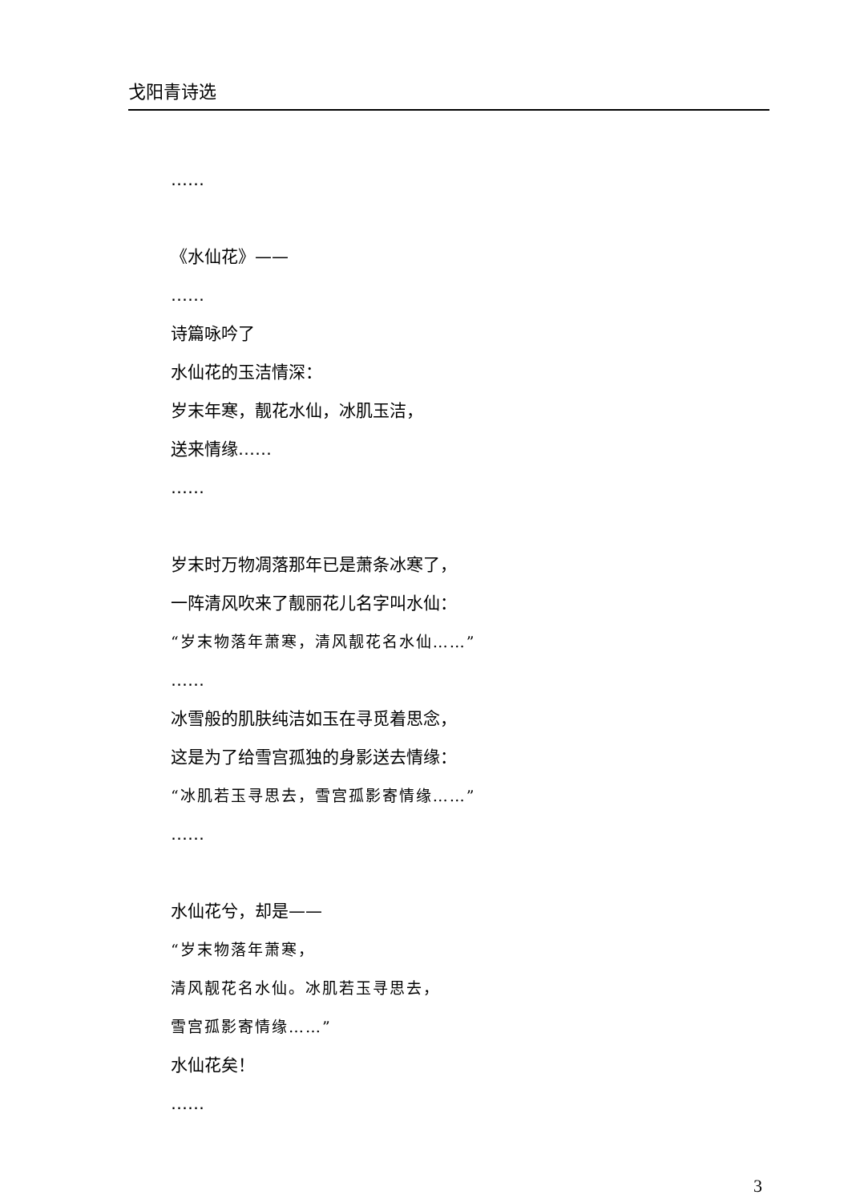戈阳青诗选
……
《水仙花》——
……
诗篇咏吟了
水仙花的玉洁情深：
岁末年寒，靓花水仙，冰肌玉洁，
送来情缘……
……
岁末时万物凋落那年已是萧条冰寒了，
一阵清风吹来了靓丽花儿名字叫水仙：
“岁末物落年萧寒，清风靓花名水仙……”
……
冰雪般的肌肤纯洁如玉在寻觅着思念，
这是为了给雪宫孤独的身影送去情缘：
“冰肌若玉寻思去，雪宫孤影寄情缘……”
……
水仙花兮，却是——
“岁末物落年萧寒，
清风靓花名水仙。冰肌若玉寻思去，
雪宫孤影寄情缘……”
水仙花矣！
……
3